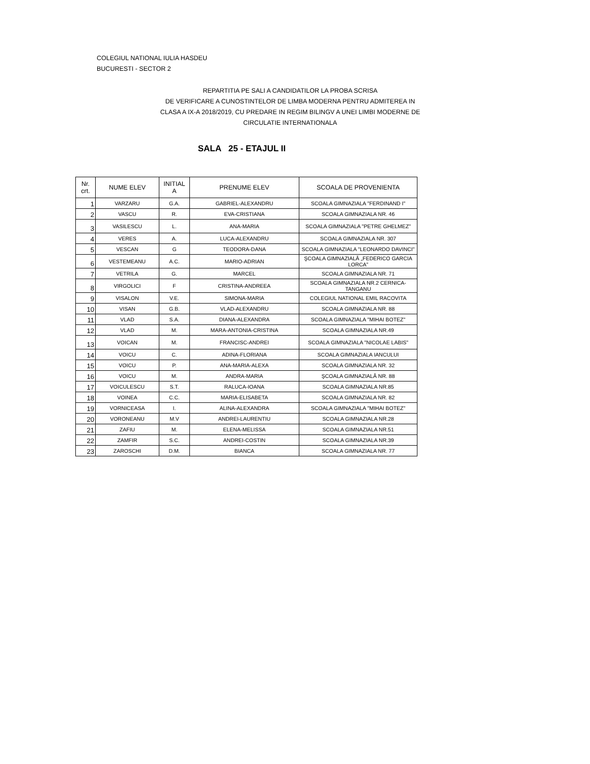COLEGIUL NATIONAL IULIA HASDEU
BUCURESTI - SECTOR 2
REPARTITIA PE SALI A CANDIDATILOR LA PROBA SCRISA
DE VERIFICARE A CUNOSTINTELOR DE LIMBA MODERNA PENTRU ADMITEREA IN
CLASA A IX-A 2018/2019, CU PREDARE IN REGIM BILINGV A UNEI LIMBI MODERNE DE
CIRCULATIE INTERNATIONALA
SALA 25 - ETAJUL II
| Nr. crt. | NUME ELEV | INITIAL A | PRENUME ELEV | SCOALA DE PROVENIENTA |
| --- | --- | --- | --- | --- |
| 1 | VARZARU | G.A. | GABRIEL-ALEXANDRU | SCOALA GIMNAZIALA "FERDINAND I" |
| 2 | VASCU | R. | EVA-CRISTIANA | SCOALA GIMNAZIALA NR. 46 |
| 3 | VASILESCU | L. | ANA-MARIA | SCOALA GIMNAZIALA "PETRE GHELMEZ" |
| 4 | VERES | A. | LUCA-ALEXANDRU | SCOALA GIMNAZIALA NR. 307 |
| 5 | VESCAN | G | TEODORA-DANA | SCOALA GIMNAZIALA "LEONARDO DAVINCI" |
| 6 | VESTEMEANU | A.C. | MARIO-ADRIAN | ŞCOALA GIMNAZIALĂ „FEDERICO GARCIA LORCA” |
| 7 | VETRILA | G. | MARCEL | SCOALA GIMNAZIALA NR. 71 |
| 8 | VIRGOLICI | F | CRISTINA-ANDREEA | SCOALA GIMNAZIALA NR.2 CERNICA-TANGANU |
| 9 | VISALON | V.E. | SIMONA-MARIA | COLEGIUL NATIONAL EMIL RACOVITA |
| 10 | VISAN | G.B. | VLAD-ALEXANDRU | SCOALA GIMNAZIALA NR. 88 |
| 11 | VLAD | S.A. | DIANA-ALEXANDRA | SCOALA GIMNAZIALA "MIHAI BOTEZ" |
| 12 | VLAD | M. | MARA-ANTONIA-CRISTINA | SCOALA GIMNAZIALA NR.49 |
| 13 | VOICAN | M. | FRANCISC-ANDREI | SCOALA GIMNAZIALA "NICOLAE LABIS" |
| 14 | VOICU | C. | ADINA-FLORIANA | SCOALA GIMNAZIALA IANCULUI |
| 15 | VOICU | P. | ANA-MARIA-ALEXA | SCOALA GIMNAZIALA NR. 32 |
| 16 | VOICU | M. | ANDRA-MARIA | ŞCOALA GIMNAZIALĂ NR. 88 |
| 17 | VOICULESCU | S.T. | RALUCA-IOANA | SCOALA GIMNAZIALA NR.85 |
| 18 | VOINEA | C.C. | MARIA-ELISABETA | SCOALA GIMNAZIALA NR. 82 |
| 19 | VORNICEASA | I. | ALINA-ALEXANDRA | SCOALA GIMNAZIALA "MIHAI BOTEZ" |
| 20 | VORONEANU | M.V | ANDREI-LAURENTIU | SCOALA GIMNAZIALA NR.28 |
| 21 | ZAFIU | M. | ELENA-MELISSA | SCOALA GIMNAZIALA NR.51 |
| 22 | ZAMFIR | S.C. | ANDREI-COSTIN | SCOALA GIMNAZIALA NR.39 |
| 23 | ZAROSCHI | D.M. | BIANCA | SCOALA GIMNAZIALA NR. 77 |